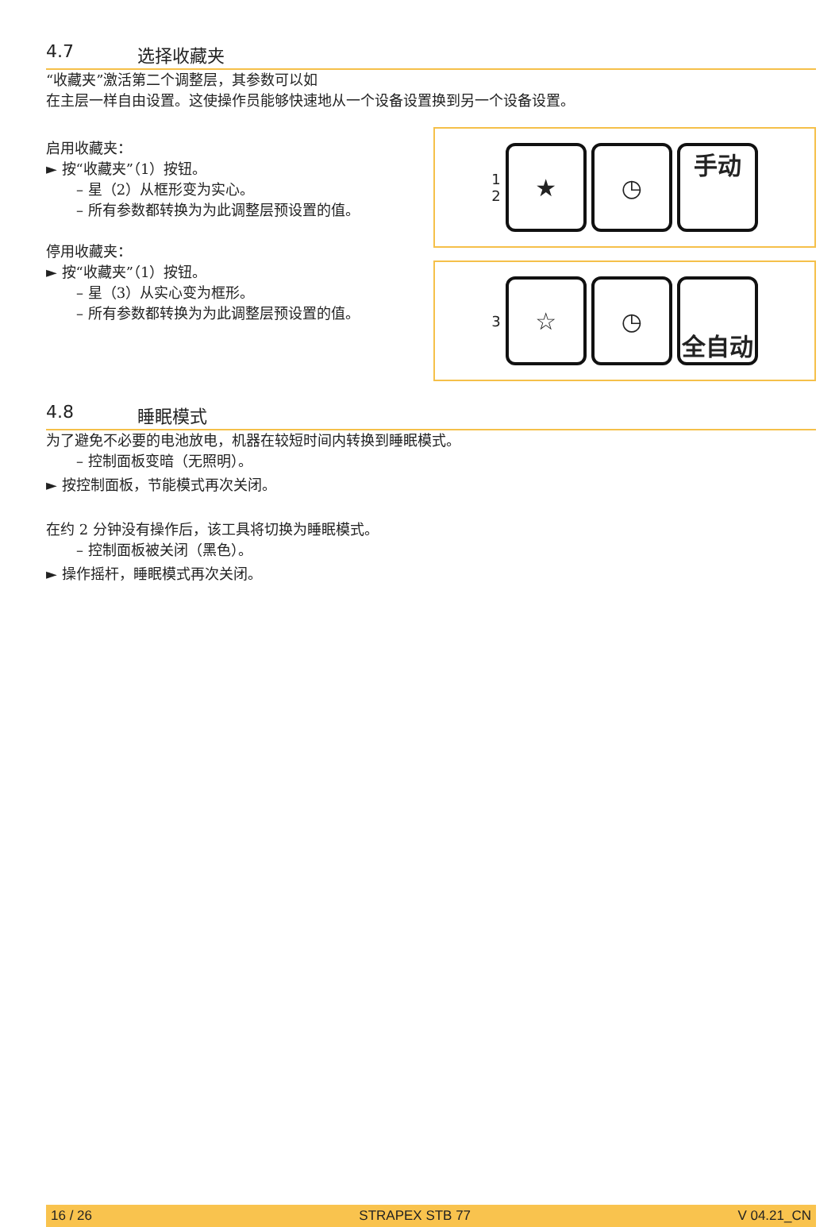4.7 选择收藏夹
“收藏夹”激活第二个调整层，其参数可以如
在主层一样自由设置。这使操作员能够快速地从一个设备设置换到另一个设备设置。
启用收藏夹：
► 按“收藏夹”（1）按钮。
– 星（2）从框形变为实心。
– 所有参数都转换为为此调整层预设置的值。
停用收藏夹：
► 按“收藏夹”（1）按钮。
– 星（3）从实心变为框形。
– 所有参数都转换为为此调整层预设置的值。
1
2
★ ◷ 手动
3
☆ ◷ 全自动
4.8 睡眠模式
为了避免不必要的电池放电，机器在较短时间内转换到睡眠模式。
– 控制面板变暗（无照明）。
► 按控制面板，节能模式再次关闭。
在约 2 分钟没有操作后，该工具将切换为睡眠模式。
– 控制面板被关闭（黑色）。
► 操作摇杆，睡眠模式再次关闭。
16 / 26 STRAPEX STB 77 V 04.21_CN